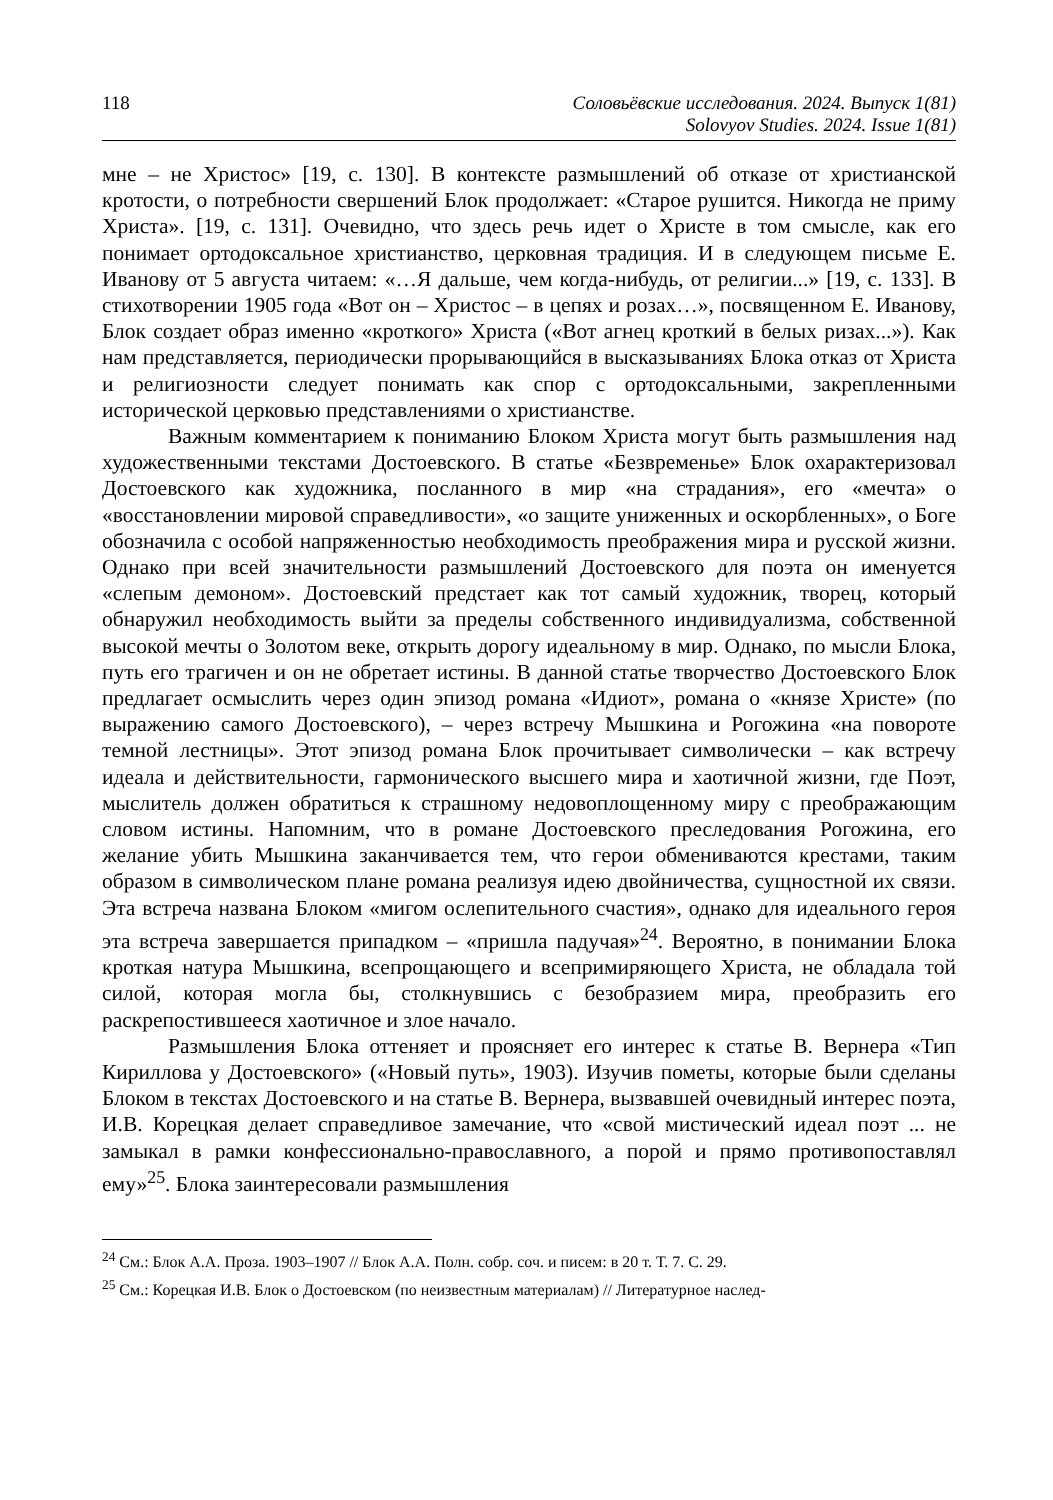118 Соловьёвские исследования. 2024. Выпуск 1(81)
Solovyov Studies. 2024. Issue 1(81)
мне – не Христос» [19, с. 130]. В контексте размышлений об отказе от христианской кротости, о потребности свершений Блок продолжает: «Старое рушится. Никогда не приму Христа». [19, с. 131]. Очевидно, что здесь речь идет о Христе в том смысле, как его понимает ортодоксальное христианство, церковная традиция. И в следующем письме Е. Иванову от 5 августа читаем: «…Я дальше, чем когда-нибудь, от религии...» [19, с. 133]. В стихотворении 1905 года «Вот он – Христос – в цепях и розах…», посвященном Е. Иванову, Блок создает образ именно «кроткого» Христа («Вот агнец кроткий в белых ризах...»). Как нам представляется, периодически прорывающийся в высказываниях Блока отказ от Христа и религиозности следует понимать как спор с ортодоксальными, закрепленными исторической церковью представлениями о христианстве.
Важным комментарием к пониманию Блоком Христа могут быть размышления над художественными текстами Достоевского. В статье «Безвременье» Блок охарактеризовал Достоевского как художника, посланного в мир «на страдания», его «мечта» о «восстановлении мировой справедливости», «о защите униженных и оскорбленных», о Боге обозначила с особой напряженностью необходимость преображения мира и русской жизни. Однако при всей значительности размышлений Достоевского для поэта он именуется «слепым демоном». Достоевский предстает как тот самый художник, творец, который обнаружил необходимость выйти за пределы собственного индивидуализма, собственной высокой мечты о Золотом веке, открыть дорогу идеальному в мир. Однако, по мысли Блока, путь его трагичен и он не обретает истины. В данной статье творчество Достоевского Блок предлагает осмыслить через один эпизод романа «Идиот», романа о «князе Христе» (по выражению самого Достоевского), – через встречу Мышкина и Рогожина «на повороте темной лестницы». Этот эпизод романа Блок прочитывает символически – как встречу идеала и действительности, гармонического высшего мира и хаотичной жизни, где Поэт, мыслитель должен обратиться к страшному недовоплощенному миру с преображающим словом истины. Напомним, что в романе Достоевского преследования Рогожина, его желание убить Мышкина заканчивается тем, что герои обмениваются крестами, таким образом в символическом плане романа реализуя идею двойничества, сущностной их связи. Эта встреча названа Блоком «мигом ослепительного счастия», однако для идеального героя эта встреча завершается припадком – «пришла падучая»<sup>24</sup>. Вероятно, в понимании Блока кроткая натура Мышкина, всепрощающего и всепримиряющего Христа, не обладала той силой, которая могла бы, столкнувшись с безобразием мира, преобразить его раскрепостившееся хаотичное и злое начало.
Размышления Блока оттеняет и проясняет его интерес к статье В. Вернера «Тип Кириллова у Достоевского» («Новый путь», 1903). Изучив пометы, которые были сделаны Блоком в текстах Достоевского и на статье В. Вернера, вызвавшей очевидный интерес поэта, И.В. Корецкая делает справедливое замечание, что «свой мистический идеал поэт ... не замыкал в рамки конфессионально-православного, а порой и прямо противопоставлял ему»<sup>25</sup>. Блока заинтересовали размышления
<sup>24</sup> См.: Блок А.А. Проза. 1903–1907 // Блок А.А. Полн. собр. соч. и писем: в 20 т. Т. 7. С. 29.
<sup>25</sup> См.: Корецкая И.В. Блок о Достоевском (по неизвестным материалам) // Литературное наслед-